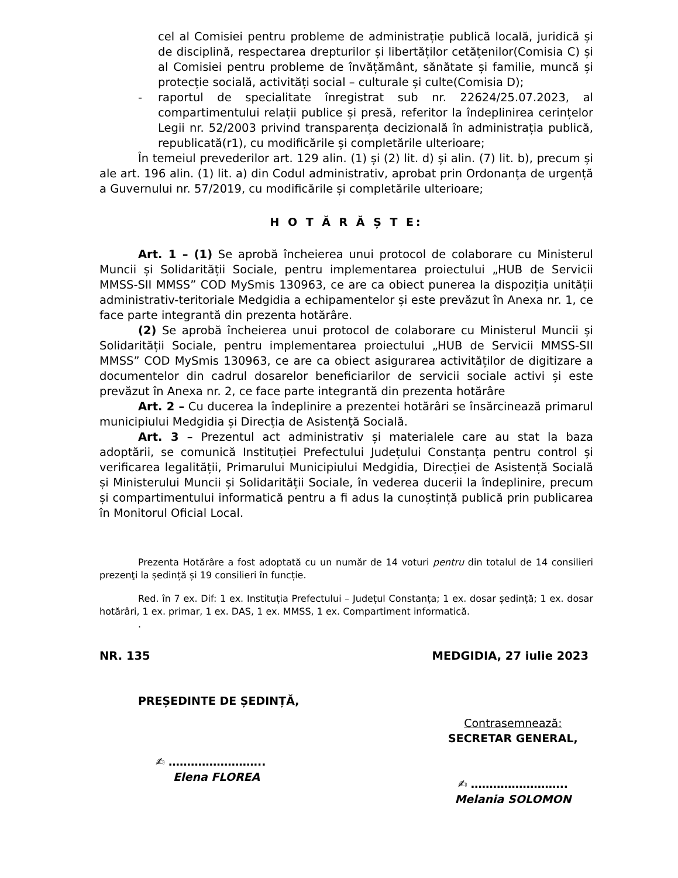cel al Comisiei pentru probleme de administrație publică locală, juridică și de disciplină, respectarea drepturilor și libertăților cetățenilor(Comisia C) și al Comisiei pentru probleme de învățământ, sănătate și familie, muncă și protecție socială, activități social – culturale și culte(Comisia D);
- raportul de specialitate înregistrat sub nr. 22624/25.07.2023, al compartimentului relații publice și presă, referitor la îndeplinirea cerințelor Legii nr. 52/2003 privind transparența decizională în administrația publică, republicată(r1), cu modificările și completările ulterioare;
În temeiul prevederilor art. 129 alin. (1) și (2) lit. d) și alin. (7) lit. b), precum și ale art. 196 alin. (1) lit. a) din Codul administrativ, aprobat prin Ordonanța de urgență a Guvernului nr. 57/2019, cu modificările și completările ulterioare;
H O T Ă R Ă Ș T E:
Art. 1 – (1) Se aprobă încheierea unui protocol de colaborare cu Ministerul Muncii și Solidarității Sociale, pentru implementarea proiectului „HUB de Servicii MMSS-SII MMSS” COD MySmis 130963, ce are ca obiect punerea la dispoziția unității administrativ-teritoriale Medgidia a echipamentelor și este prevăzut în Anexa nr. 1, ce face parte integrantă din prezenta hotărâre.
(2) Se aprobă încheierea unui protocol de colaborare cu Ministerul Muncii și Solidarității Sociale, pentru implementarea proiectului „HUB de Servicii MMSS-SII MMSS” COD MySmis 130963, ce are ca obiect asigurarea activităților de digitizare a documentelor din cadrul dosarelor beneficiarilor de servicii sociale activi și este prevăzut în Anexa nr. 2, ce face parte integrantă din prezenta hotărâre
Art. 2 – Cu ducerea la îndeplinire a prezentei hotărâri se însărcinează primarul municipiului Medgidia și Direcția de Asistenţă Socială.
Art. 3 – Prezentul act administrativ și materialele care au stat la baza adoptării, se comunică Instituției Prefectului Județului Constanța pentru control și verificarea legalității, Primarului Municipiului Medgidia, Direcției de Asistență Socială și Ministerului Muncii și Solidarității Sociale, în vederea ducerii la îndeplinire, precum și compartimentului informatică pentru a fi adus la cunoștință publică prin publicarea în Monitorul Oficial Local.
Prezenta Hotărâre a fost adoptată cu un număr de 14 voturi pentru din totalul de 14 consilieri prezenţi la ședință și 19 consilieri în funcție.
Red. în 7 ex. Dif: 1 ex. Instituția Prefectului – Județul Constanța; 1 ex. dosar ședință; 1 ex. dosar hotărâri, 1 ex. primar, 1 ex. DAS, 1 ex. MMSS, 1 ex. Compartiment informatică.
.
NR. 135 MEDGIDIA, 27 iulie 2023
PREȘEDINTE DE ȘEDINȚĂ,
✍ ……………………..
Elena FLOREA
Contrasemnează:
SECRETAR GENERAL,
✍ ……………………..
Melania SOLOMON